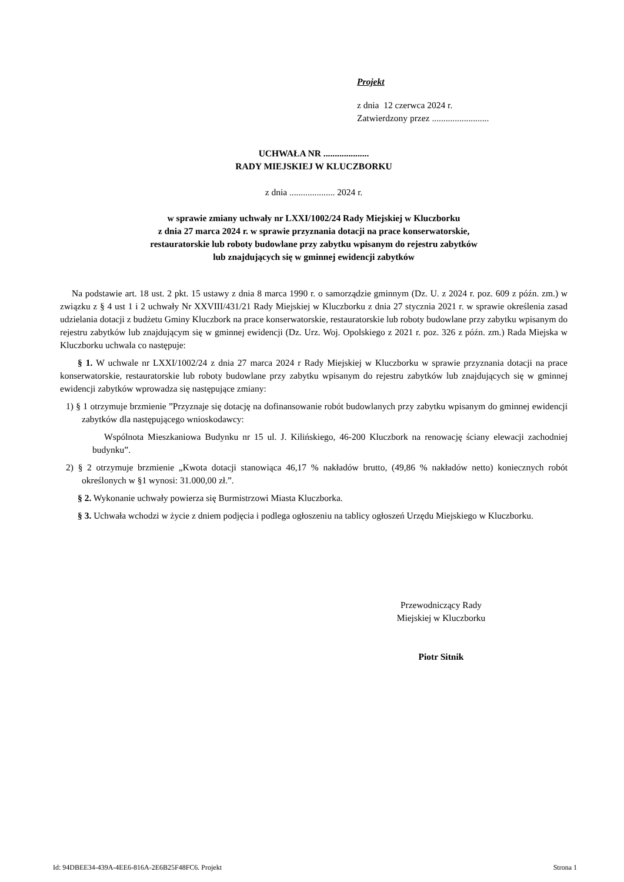Projekt
z dnia 12 czerwca 2024 r.
Zatwierdzony przez .........................
UCHWAŁA NR ....................
RADY MIEJSKIEJ W KLUCZBORKU
z dnia .................... 2024 r.
w sprawie zmiany uchwały nr LXXI/1002/24 Rady Miejskiej w Kluczborku
z dnia 27 marca 2024 r. w sprawie przyznania dotacji na prace konserwatorskie,
restauratorskie lub roboty budowlane przy zabytku wpisanym do rejestru zabytków
lub znajdujących się w gminnej ewidencji zabytków
Na podstawie art. 18 ust. 2 pkt. 15 ustawy z dnia 8 marca 1990 r. o samorządzie gminnym (Dz. U. z 2024 r. poz. 609 z późn. zm.) w związku z § 4 ust 1 i 2 uchwały Nr XXVIII/431/21 Rady Miejskiej w Kluczborku z dnia 27 stycznia 2021 r. w sprawie określenia zasad udzielania dotacji z budżetu Gminy Kluczbork na prace konserwatorskie, restauratorskie lub roboty budowlane przy zabytku wpisanym do rejestru zabytków lub znajdującym się w gminnej ewidencji (Dz. Urz. Woj. Opolskiego z 2021 r. poz. 326 z późn. zm.) Rada Miejska w Kluczborku uchwala co następuje:
§ 1. W uchwale nr LXXI/1002/24 z dnia 27 marca 2024 r Rady Miejskiej w Kluczborku w sprawie przyznania dotacji na prace konserwatorskie, restauratorskie lub roboty budowlane przy zabytku wpisanym do rejestru zabytków lub znajdujących się w gminnej ewidencji zabytków wprowadza się następujące zmiany:
1) § 1 otrzymuje brzmienie ”Przyznaje się dotację na dofinansowanie robót budowlanych przy zabytku wpisanym do gminnej ewidencji zabytków dla następującego wnioskodawcy:
Wspólnota Mieszkaniowa Budynku nr 15 ul. J. Kilińskiego, 46-200 Kluczbork na renowację ściany elewacji zachodniej budynku”.
2) § 2 otrzymuje brzmienie „Kwota dotacji stanowiąca 46,17 % nakładów brutto, (49,86 % nakładów netto) koniecznych robót określonych w §1 wynosi: 31.000,00 zł.”.
§ 2. Wykonanie uchwały powierza się Burmistrzowi Miasta Kluczborka.
§ 3. Uchwała wchodzi w życie z dniem podjęcia i podlega ogłoszeniu na tablicy ogłoszeń Urzędu Miejskiego w Kluczborku.
Przewodniczący Rady
Miejskiej w Kluczborku
Piotr Sitnik
Id: 94DBEE34-439A-4EE6-816A-2E6B25F48FC6. Projekt Strona 1